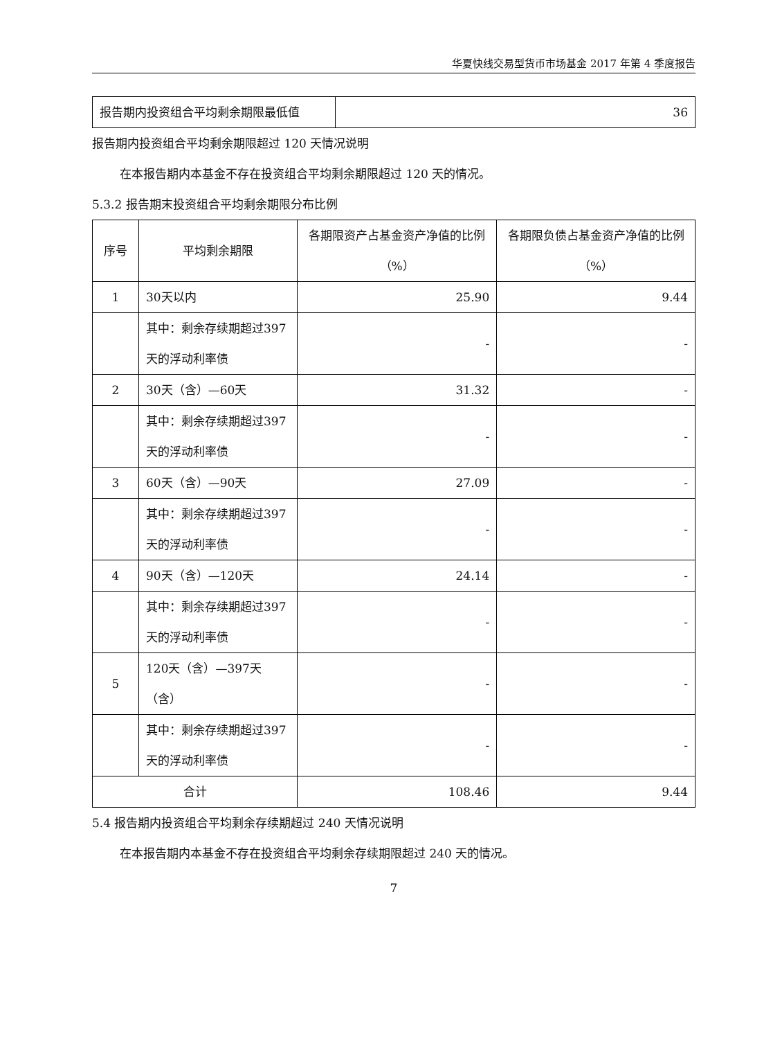华夏快线交易型货币市场基金 2017 年第 4 季度报告
| 报告期内投资组合平均剩余期限最低值 | 36 |
报告期内投资组合平均剩余期限超过 120 天情况说明
在本报告期内本基金不存在投资组合平均剩余期限超过 120 天的情况。
5.3.2 报告期末投资组合平均剩余期限分布比例
| 序号 | 平均剩余期限 | 各期限资产占基金资产净值的比例（%） | 各期限负债占基金资产净值的比例（%） |
| --- | --- | --- | --- |
| 1 | 30天以内 | 25.90 | 9.44 |
| | 其中：剩余存续期超过397天的浮动利率债 | - | - |
| 2 | 30天（含）—60天 | 31.32 | - |
| | 其中：剩余存续期超过397天的浮动利率债 | - | - |
| 3 | 60天（含）—90天 | 27.09 | - |
| | 其中：剩余存续期超过397天的浮动利率债 | - | - |
| 4 | 90天（含）—120天 | 24.14 | - |
| | 其中：剩余存续期超过397天的浮动利率债 | - | - |
| 5 | 120天（含）—397天（含） | - | - |
| | 其中：剩余存续期超过397天的浮动利率债 | - | - |
| 合计 | | 108.46 | 9.44 |
5.4 报告期内投资组合平均剩余存续期超过 240 天情况说明
在本报告期内本基金不存在投资组合平均剩余存续期限超过 240 天的情况。
7